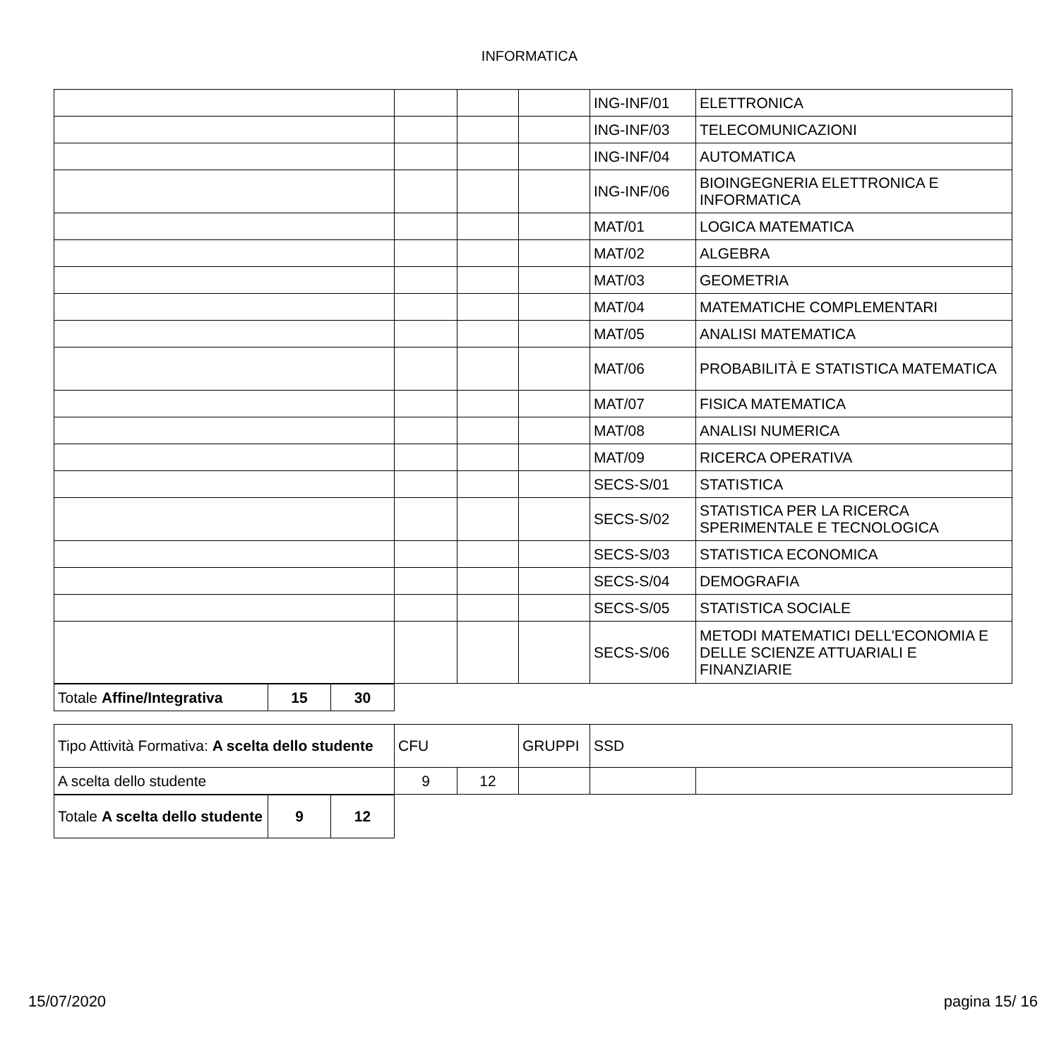INFORMATICA
| | | | | ING-INF/01 | ELETTRONICA |
| | | | | ING-INF/03 | TELECOMUNICAZIONI |
| | | | | ING-INF/04 | AUTOMATICA |
| | | | | ING-INF/06 | BIOINGEGNERIA ELETTRONICA E INFORMATICA |
| | | | | MAT/01 | LOGICA MATEMATICA |
| | | | | MAT/02 | ALGEBRA |
| | | | | MAT/03 | GEOMETRIA |
| | | | | MAT/04 | MATEMATICHE COMPLEMENTARI |
| | | | | MAT/05 | ANALISI MATEMATICA |
| | | | | MAT/06 | PROBABILITÀ E STATISTICA MATEMATICA |
| | | | | MAT/07 | FISICA MATEMATICA |
| | | | | MAT/08 | ANALISI NUMERICA |
| | | | | MAT/09 | RICERCA OPERATIVA |
| | | | | SECS-S/01 | STATISTICA |
| | | | | SECS-S/02 | STATISTICA PER LA RICERCA SPERIMENTALE E TECNOLOGICA |
| | | | | SECS-S/03 | STATISTICA ECONOMICA |
| | | | | SECS-S/04 | DEMOGRAFIA |
| | | | | SECS-S/05 | STATISTICA SOCIALE |
| | | | | SECS-S/06 | METODI MATEMATICI DELL'ECONOMIA E DELLE SCIENZE ATTUARIALI E FINANZIARIE |
| Totale Affine/Integrativa | 15 | 30 |
| Tipo Attività Formativa: A scelta dello studente | CFU | | GRUPPI | SSD | |
| A scelta dello studente | 9 | 12 | | | |
| Totale A scelta dello studente | 9 | 12 |
15/07/2020 pagina 15/ 16